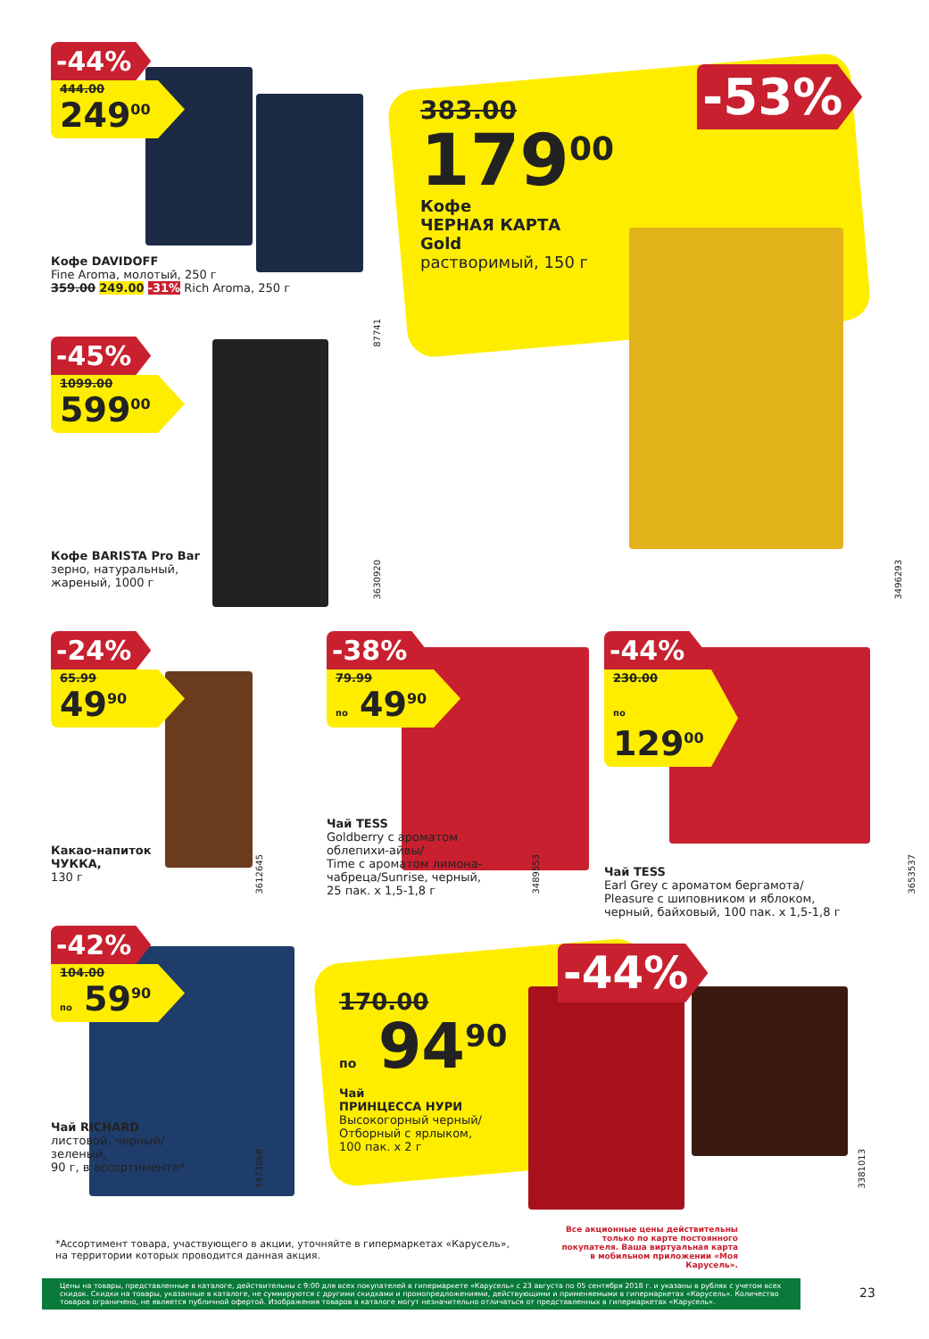-44%
444.00
249<sup>00</sup>
Кофе DAVIDOFF
Fine Aroma, молотый, 250 г
359.00 249.00 -31% Rich Aroma, 250 г
87741
383.00
179<sup>00</sup>
Кофе
ЧЕРНАЯ КАРТА
Gold
растворимый, 150 г
-53%
-45%
1099.00
599<sup>00</sup>
Кофе BARISTA Pro Bar
зерно, натуральный,
жареный, 1000 г
3630920
3496293
-24%
65.99
49<sup>90</sup>
Какао-напиток
ЧУККА,
130 г
3612645
-38%
79.99
по 49<sup>90</sup>
Чай TESS
Goldberry с ароматом
облепихи-айвы/
Time с ароматом лимона-
чабреца/Sunrise, черный,
25 пак. х 1,5-1,8 г
3489553
-44%
230.00
по 129<sup>00</sup>
Чай TESS
Earl Grey с ароматом бергамота/
Pleasure с шиповником и яблоком,
черный, байховый, 100 пак. х 1,5-1,8 г
3653537
-42%
104.00
по 59<sup>90</sup>
Чай RICHARD
листовой, черный/
зеленый,
90 г, в ассортименте*
3473068
170.00
по 94<sup>90</sup>
Чай
ПРИНЦЕССА НУРИ
Высокогорный черный/
Отборный с ярлыком,
100 пак. х 2 г
-44%
3381013
*Ассортимент товара, участвующего в акции, уточняйте в гипермаркетах «Карусель»,
на территории которых проводится данная акция.
Все акционные цены действительны только по карте постоянного покупателя. Ваша виртуальная карта в мобильном приложении «Моя Карусель».
Цены на товары, представленные в каталоге, действительны с 9:00 для всех покупателей в гипермаркете «Карусель» с 23 августа по 05 сентября 2018 г. и указаны в рублях с учетом всех скидок. Скидки на товары, указанные в каталоге, не суммируются с другими скидками и промопредложениями, действующими и применяемыми в гипермаркетах «Карусель». Количество товаров ограничено, не является публичной офертой. Изображения товаров в каталоге могут незначительно отличаться от представленных в гипермаркетах «Карусель».
23